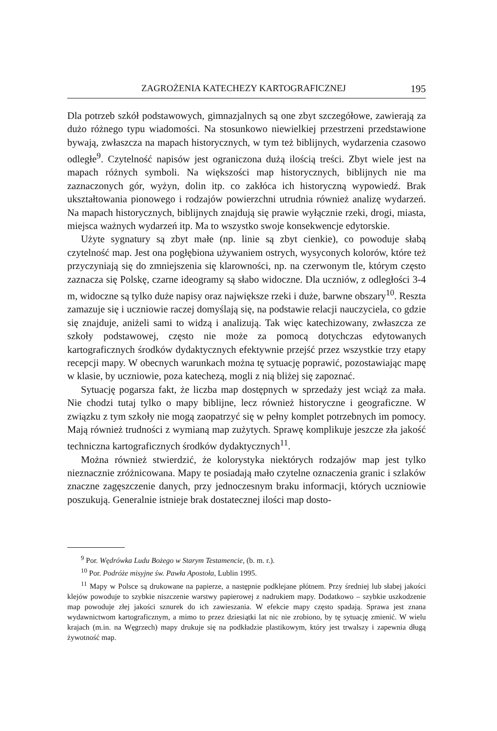ZAGROŻENIA KATECHEZY KARTOGRAFICZNEJ 195
Dla potrzeb szkół podstawowych, gimnazjalnych są one zbyt szczegółowe, zawierają za dużo różnego typu wiadomości. Na stosunkowo niewielkiej przestrzeni przedstawione bywają, zwłaszcza na mapach historycznych, w tym też biblijnych, wydarzenia czasowo odległe<sup>9</sup>. Czytelność napisów jest ograniczona dużą ilością treści. Zbyt wiele jest na mapach różnych symboli. Na większości map historycznych, biblijnych nie ma zaznaczonych gór, wyżyn, dolin itp. co zakłóca ich historyczną wypowiedź. Brak ukształtowania pionowego i rodzajów powierzchni utrudnia również analizę wydarzeń. Na mapach historycznych, biblijnych znajdują się prawie wyłącznie rzeki, drogi, miasta, miejsca ważnych wydarzeń itp. Ma to wszystko swoje konsekwencje edytorskie.
Użyte sygnatury są zbyt małe (np. linie są zbyt cienkie), co powoduje słabą czytelność map. Jest ona pogłębiona używaniem ostrych, wysyconych kolorów, które też przyczyniają się do zmniejszenia się klarowności, np. na czerwonym tle, którym często zaznacza się Polskę, czarne ideogramy są słabo widoczne. Dla uczniów, z odległości 3-4 m, widoczne są tylko duże napisy oraz największe rzeki i duże, barwne obszary<sup>10</sup>. Reszta zamazuje się i uczniowie raczej domyślają się, na podstawie relacji nauczyciela, co gdzie się znajduje, aniżeli sami to widzą i analizują. Tak więc katechizowany, zwłaszcza ze szkoły podstawowej, często nie może za pomocą dotychczas edytowanych kartograficznych środków dydaktycznych efektywnie przejść przez wszystkie trzy etapy recepcji mapy. W obecnych warunkach można tę sytuację poprawić, pozostawiając mapę w klasie, by uczniowie, poza katechezą, mogli z nią bliżej się zapoznać.
Sytuację pogarsza fakt, że liczba map dostępnych w sprzedaży jest wciąż za mała. Nie chodzi tutaj tylko o mapy biblijne, lecz również historyczne i geograficzne. W związku z tym szkoły nie mogą zaopatrzyć się w pełny komplet potrzebnych im pomocy. Mają również trudności z wymianą map zużytych. Sprawę komplikuje jeszcze zła jakość techniczna kartograficznych środków dydaktycznych<sup>11</sup>.
Można również stwierdzić, że kolorystyka niektórych rodzajów map jest tylko nieznacznie zróżnicowana. Mapy te posiadają mało czytelne oznaczenia granic i szlaków znaczne zagęszczenie danych, przy jednoczesnym braku informacji, których uczniowie poszukują. Generalnie istnieje brak dostatecznej ilości map dosto-
<sup>9</sup> Por. Wędrówka Ludu Bożego w Starym Testamencie, (b. m. r.).
<sup>10</sup> Por. Podróże misyjne św. Pawła Apostoła, Lublin 1995.
<sup>11</sup> Mapy w Polsce są drukowane na papierze, a następnie podklejane płótnem. Przy średniej lub słabej jakości klejów powoduje to szybkie niszczenie warstwy papierowej z nadrukiem mapy. Dodatkowo – szybkie uszkodzenie map powoduje złej jakości sznurek do ich zawieszania. W efekcie mapy często spadają. Sprawa jest znana wydawnictwom kartograficznym, a mimo to przez dziesiątki lat nic nie zrobiono, by tę sytuację zmienić. W wielu krajach (m.in. na Węgrzech) mapy drukuje się na podkładzie plastikowym, który jest trwalszy i zapewnia długą żywotność map.